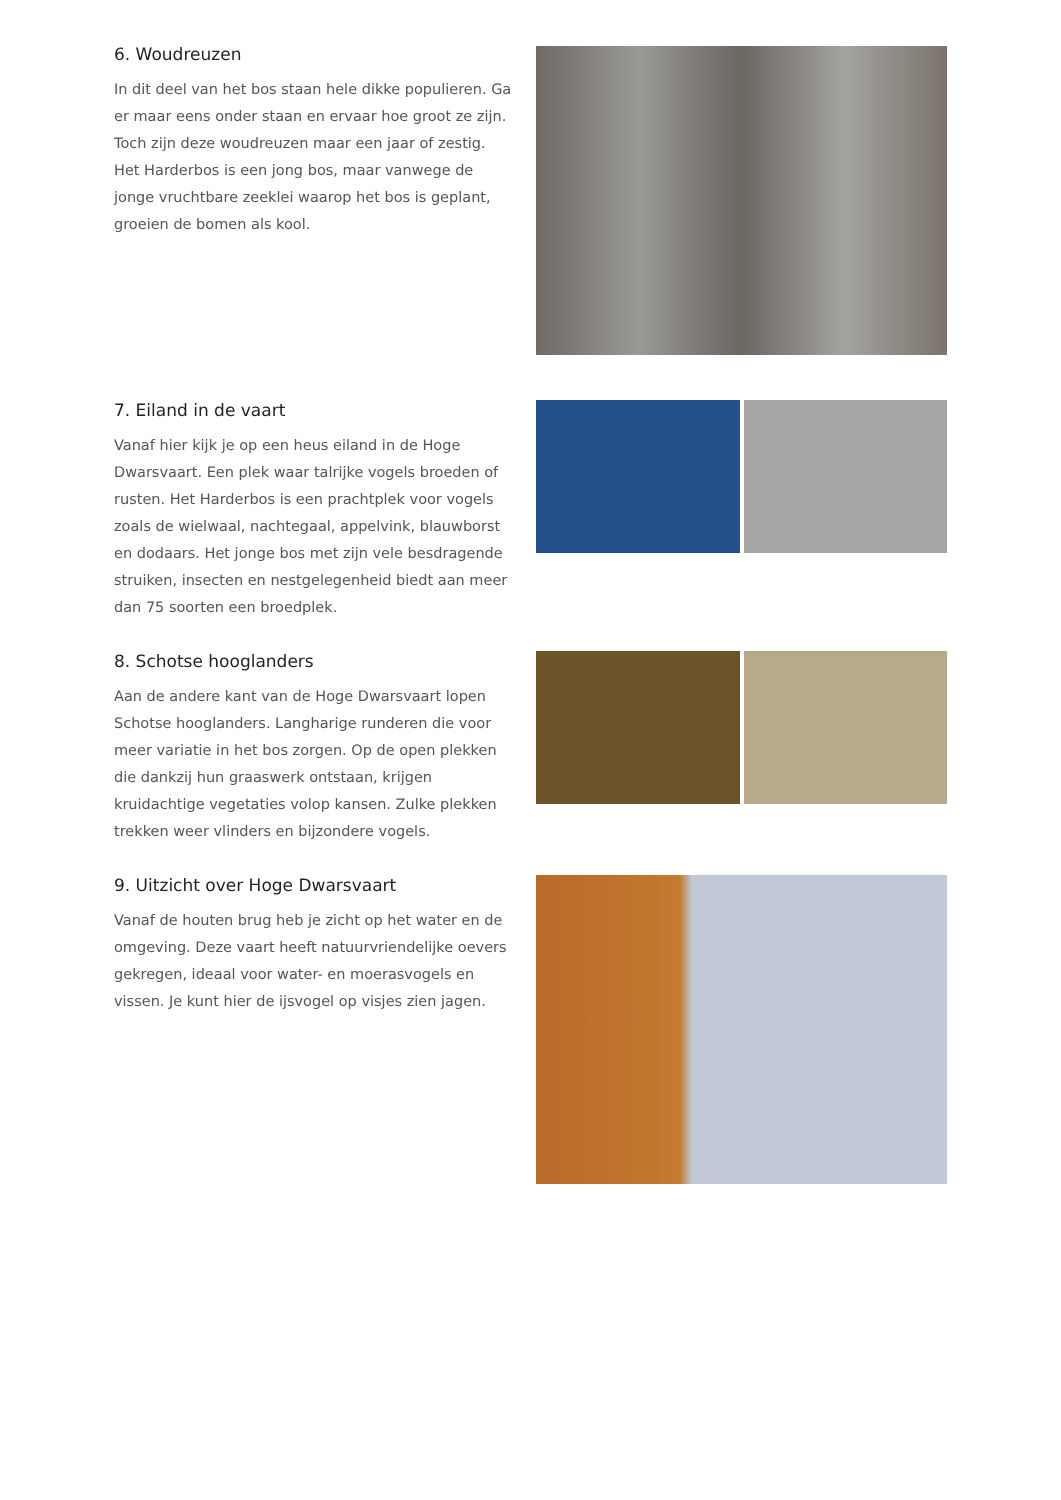6. Woudreuzen
In dit deel van het bos staan hele dikke populieren. Ga er maar eens onder staan en ervaar hoe groot ze zijn. Toch zijn deze woudreuzen maar een jaar of zestig. Het Harderbos is een jong bos, maar vanwege de jonge vruchtbare zeeklei waarop het bos is geplant, groeien de bomen als kool.
7. Eiland in de vaart
Vanaf hier kijk je op een heus eiland in de Hoge Dwarsvaart. Een plek waar talrijke vogels broeden of rusten. Het Harderbos is een prachtplek voor vogels zoals de wielwaal, nachtegaal, appelvink, blauwborst en dodaars. Het jonge bos met zijn vele besdragende struiken, insecten en nestgelegenheid biedt aan meer dan 75 soorten een broedplek.
8. Schotse hooglanders
Aan de andere kant van de Hoge Dwarsvaart lopen Schotse hooglanders. Langharige runderen die voor meer variatie in het bos zorgen. Op de open plekken die dankzij hun graaswerk ontstaan, krijgen kruidachtige vegetaties volop kansen. Zulke plekken trekken weer vlinders en bijzondere vogels.
9. Uitzicht over Hoge Dwarsvaart
Vanaf de houten brug heb je zicht op het water en de omgeving. Deze vaart heeft natuurvriendelijke oevers gekregen, ideaal voor water- en moerasvogels en vissen. Je kunt hier de ijsvogel op visjes zien jagen.